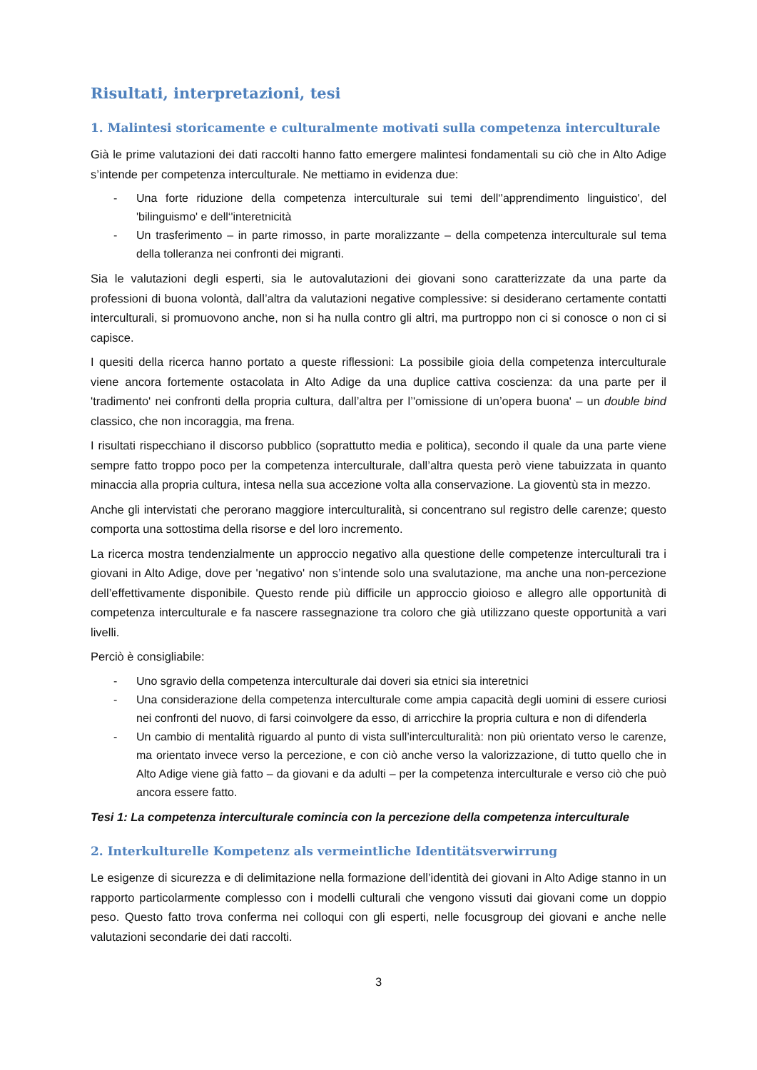Risultati, interpretazioni, tesi
1. Malintesi storicamente e culturalmente motivati sulla competenza interculturale
Già le prime valutazioni dei dati raccolti hanno fatto emergere malintesi fondamentali su ciò che in Alto Adige s’intende per competenza interculturale. Ne mettiamo in evidenza due:
- Una forte riduzione della competenza interculturale sui temi dell‘'apprendimento linguistico', del 'bilinguismo' e dell‘'interetnicità
- Un trasferimento – in parte rimosso, in parte moralizzante – della competenza interculturale sul tema della tolleranza nei confronti dei migranti.
Sia le valutazioni degli esperti, sia le autovalutazioni dei giovani sono caratterizzate da una parte da professioni di buona volontà, dall’altra da valutazioni negative complessive: si desiderano certamente contatti interculturali, si promuovono anche, non si ha nulla contro gli altri, ma purtroppo non ci si conosce o non ci si capisce.
I quesiti della ricerca hanno portato a queste riflessioni: La possibile gioia della competenza interculturale viene ancora fortemente ostacolata in Alto Adige da una duplice cattiva coscienza: da una parte per il 'tradimento' nei confronti della propria cultura, dall’altra per l’'omissione di un’opera buona' – un double bind classico, che non incoraggia, ma frena.
I risultati rispecchiano il discorso pubblico (soprattutto media e politica), secondo il quale da una parte viene sempre fatto troppo poco per la competenza interculturale, dall’altra questa però viene tabuizzata in quanto minaccia alla propria cultura, intesa nella sua accezione volta alla conservazione. La gioventù sta in mezzo.
Anche gli intervistati che perorano maggiore interculturalità, si concentrano sul registro delle carenze; questo comporta una sottostima della risorse e del loro incremento.
La ricerca mostra tendenzialmente un approccio negativo alla questione delle competenze interculturali tra i giovani in Alto Adige, dove per 'negativo' non s’intende solo una svalutazione, ma anche una non-percezione dell’effettivamente disponibile. Questo rende più difficile un approccio gioioso e allegro alle opportunità di competenza interculturale e fa nascere rassegnazione tra coloro che già utilizzano queste opportunità a vari livelli.
Perciò è consigliabile:
- Uno sgravio della competenza interculturale dai doveri sia etnici sia interetnici
- Una considerazione della competenza interculturale come ampia capacità degli uomini di essere curiosi nei confronti del nuovo, di farsi coinvolgere da esso, di arricchire la propria cultura e non di difenderla
- Un cambio di mentalità riguardo al punto di vista sull’interculturalità: non più orientato verso le carenze, ma orientato invece verso la percezione, e con ciò anche verso la valorizzazione, di tutto quello che in Alto Adige viene già fatto – da giovani e da adulti – per la competenza interculturale e verso ciò che può ancora essere fatto.
Tesi 1: La competenza interculturale comincia con la percezione della competenza interculturale
2. Interkulturelle Kompetenz als vermeintliche Identitätsverwirrung
Le esigenze di sicurezza e di delimitazione nella formazione dell’identità dei giovani in Alto Adige stanno in un rapporto particolarmente complesso con i modelli culturali che vengono vissuti dai giovani come un doppio peso. Questo fatto trova conferma nei colloqui con gli esperti, nelle focusgroup dei giovani e anche nelle valutazioni secondarie dei dati raccolti.
3